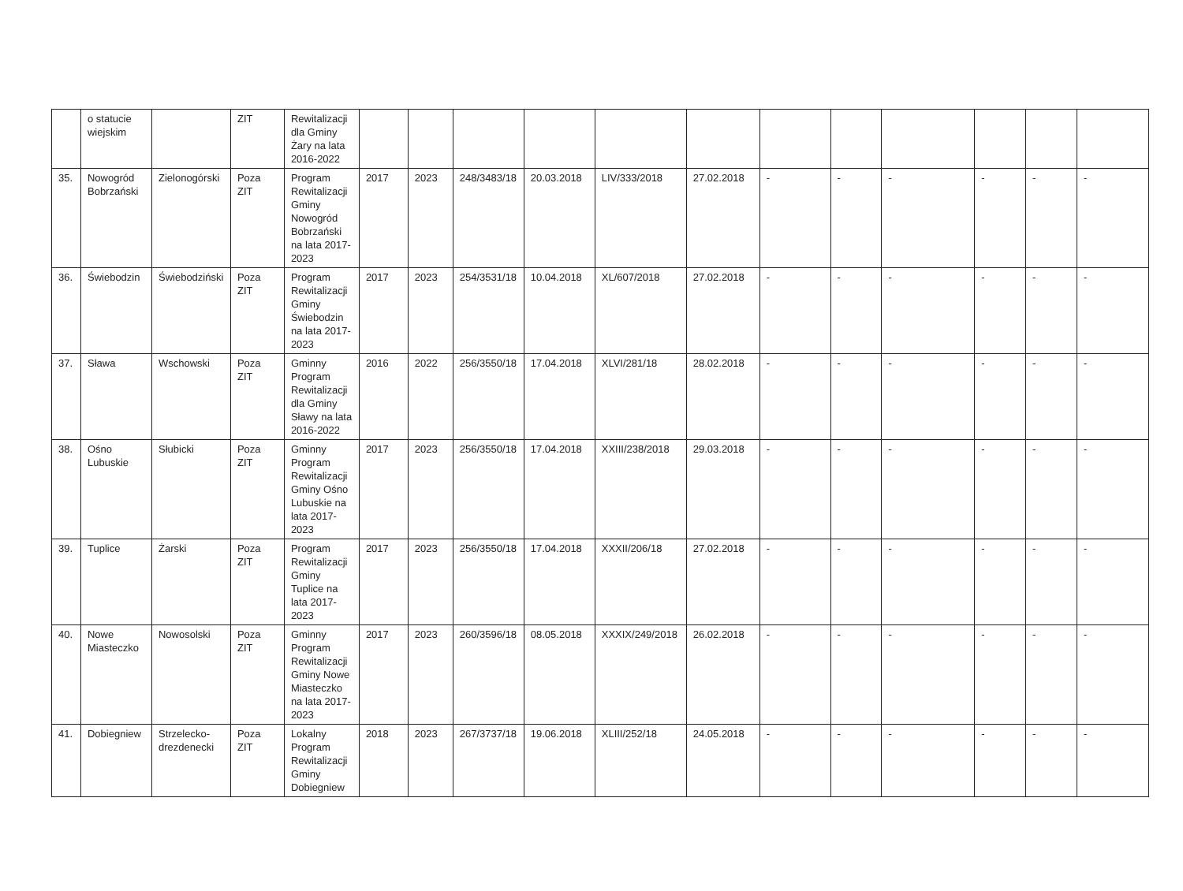| | o statucie wiejskim | | ZIT | Rewitalizacji dla Gminy Żary na lata 2016-2022 | | | | | | | | | | | | |
| 35. | Nowogród Bobrzański | Zielonogórski | Poza ZIT | Program Rewitalizacji Gminy Nowogród Bobrzański na lata 2017-2023 | 2017 | 2023 | 248/3483/18 | 20.03.2018 | LIV/333/2018 | 27.02.2018 | - | - | - | - | - | - |
| 36. | Świebodzin | Świebodziński | Poza ZIT | Program Rewitalizacji Gminy Świebodzin na lata 2017-2023 | 2017 | 2023 | 254/3531/18 | 10.04.2018 | XL/607/2018 | 27.02.2018 | - | - | - | - | - | - |
| 37. | Sława | Wschowski | Poza ZIT | Gminny Program Rewitalizacji dla Gminy Sławy na lata 2016-2022 | 2016 | 2022 | 256/3550/18 | 17.04.2018 | XLVI/281/18 | 28.02.2018 | - | - | - | - | - | - |
| 38. | Ośno Lubuskie | Słubicki | Poza ZIT | Gminny Program Rewitalizacji Gminy Ośno Lubuskie na lata 2017-2023 | 2017 | 2023 | 256/3550/18 | 17.04.2018 | XXIII/238/2018 | 29.03.2018 | - | - | - | - | - | - |
| 39. | Tuplice | Żarski | Poza ZIT | Program Rewitalizacji Gminy Tuplice na lata 2017-2023 | 2017 | 2023 | 256/3550/18 | 17.04.2018 | XXXII/206/18 | 27.02.2018 | - | - | - | - | - | - |
| 40. | Nowe Miasteczko | Nowosolski | Poza ZIT | Gminny Program Rewitalizacji Gminy Nowe Miasteczko na lata 2017-2023 | 2017 | 2023 | 260/3596/18 | 08.05.2018 | XXXIX/249/2018 | 26.02.2018 | - | - | - | - | - | - |
| 41. | Dobiegniew | Strzelecko-drezdenecki | Poza ZIT | Lokalny Program Rewitalizacji Gminy Dobiegniew | 2018 | 2023 | 267/3737/18 | 19.06.2018 | XLIII/252/18 | 24.05.2018 | - | - | - | - | - | - |